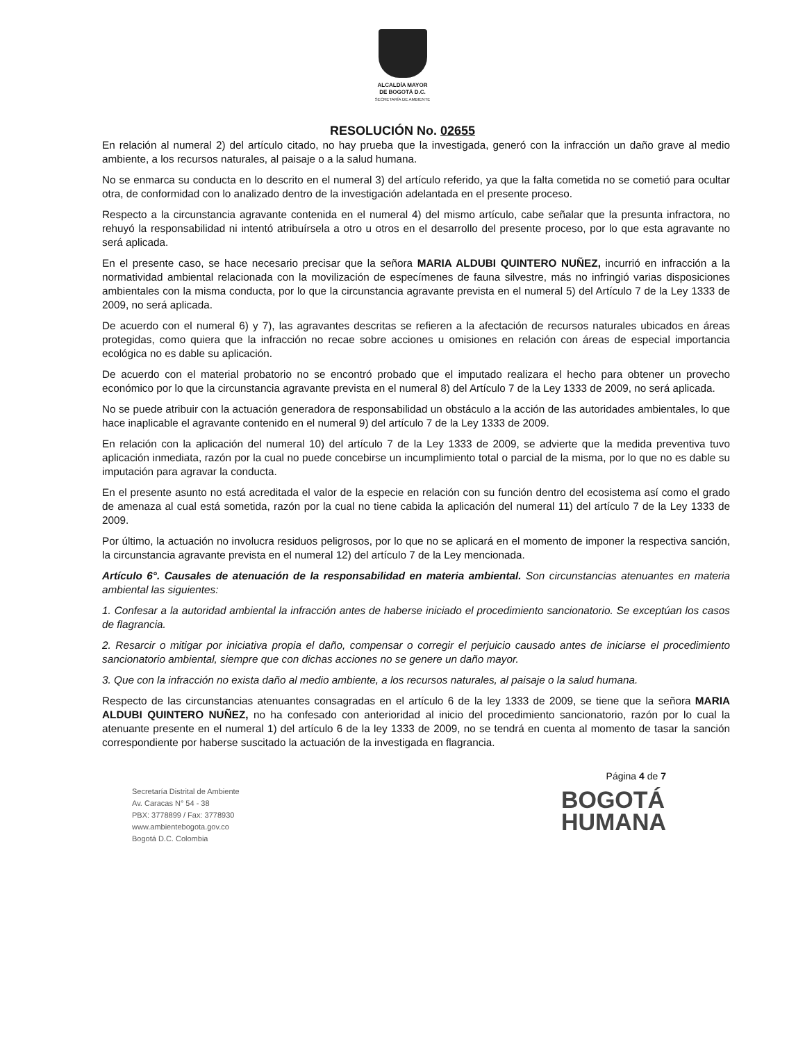ALCALDÍA MAYOR
DE BOGOTÁ D.C.
SECRETARÍA DE AMBIENTE
RESOLUCIÓN No. 02655
En relación al numeral 2) del artículo citado, no hay prueba que la investigada, generó con la infracción un daño grave al medio ambiente, a los recursos naturales, al paisaje o a la salud humana.
No se enmarca su conducta en lo descrito en el numeral 3) del artículo referido, ya que la falta cometida no se cometió para ocultar otra, de conformidad con lo analizado dentro de la investigación adelantada en el presente proceso.
Respecto a la circunstancia agravante contenida en el numeral 4) del mismo artículo, cabe señalar que la presunta infractora, no rehuyó la responsabilidad ni intentó atribuírsela a otro u otros en el desarrollo del presente proceso, por lo que esta agravante no será aplicada.
En el presente caso, se hace necesario precisar que la señora MARIA ALDUBI QUINTERO NUÑEZ, incurrió en infracción a la normatividad ambiental relacionada con la movilización de especímenes de fauna silvestre, más no infringió varias disposiciones ambientales con la misma conducta, por lo que la circunstancia agravante prevista en el numeral 5) del Artículo 7 de la Ley 1333 de 2009, no será aplicada.
De acuerdo con el numeral 6) y 7), las agravantes descritas se refieren a la afectación de recursos naturales ubicados en áreas protegidas, como quiera que la infracción no recae sobre acciones u omisiones en relación con áreas de especial importancia ecológica no es dable su aplicación.
De acuerdo con el material probatorio no se encontró probado que el imputado realizara el hecho para obtener un provecho económico por lo que la circunstancia agravante prevista en el numeral 8) del Artículo 7 de la Ley 1333 de 2009, no será aplicada.
No se puede atribuir con la actuación generadora de responsabilidad un obstáculo a la acción de las autoridades ambientales, lo que hace inaplicable el agravante contenido en el numeral 9) del artículo 7 de la Ley 1333 de 2009.
En relación con la aplicación del numeral 10) del artículo 7 de la Ley 1333 de 2009, se advierte que la medida preventiva tuvo aplicación inmediata, razón por la cual no puede concebirse un incumplimiento total o parcial de la misma, por lo que no es dable su imputación para agravar la conducta.
En el presente asunto no está acreditada el valor de la especie en relación con su función dentro del ecosistema así como el grado de amenaza al cual está sometida, razón por la cual no tiene cabida la aplicación del numeral 11) del artículo 7 de la Ley 1333 de 2009.
Por último, la actuación no involucra residuos peligrosos, por lo que no se aplicará en el momento de imponer la respectiva sanción, la circunstancia agravante prevista en el numeral 12) del artículo 7 de la Ley mencionada.
Artículo 6°. Causales de atenuación de la responsabilidad en materia ambiental. Son circunstancias atenuantes en materia ambiental las siguientes:
1. Confesar a la autoridad ambiental la infracción antes de haberse iniciado el procedimiento sancionatorio. Se exceptúan los casos de flagrancia.
2. Resarcir o mitigar por iniciativa propia el daño, compensar o corregir el perjuicio causado antes de iniciarse el procedimiento sancionatorio ambiental, siempre que con dichas acciones no se genere un daño mayor.
3. Que con la infracción no exista daño al medio ambiente, a los recursos naturales, al paisaje o la salud humana.
Respecto de las circunstancias atenuantes consagradas en el artículo 6 de la ley 1333 de 2009, se tiene que la señora MARIA ALDUBI QUINTERO NUÑEZ, no ha confesado con anterioridad al inicio del procedimiento sancionatorio, razón por lo cual la atenuante presente en el numeral 1) del artículo 6 de la ley 1333 de 2009, no se tendrá en cuenta al momento de tasar la sanción correspondiente por haberse suscitado la actuación de la investigada en flagrancia.
Secretaría Distrital de Ambiente
Av. Caracas N° 54 - 38
PBX: 3778899 / Fax: 3778930
www.ambientebogota.gov.co
Bogotá D.C. Colombia
Página 4 de 7
BOGOTÁ
HUMANA